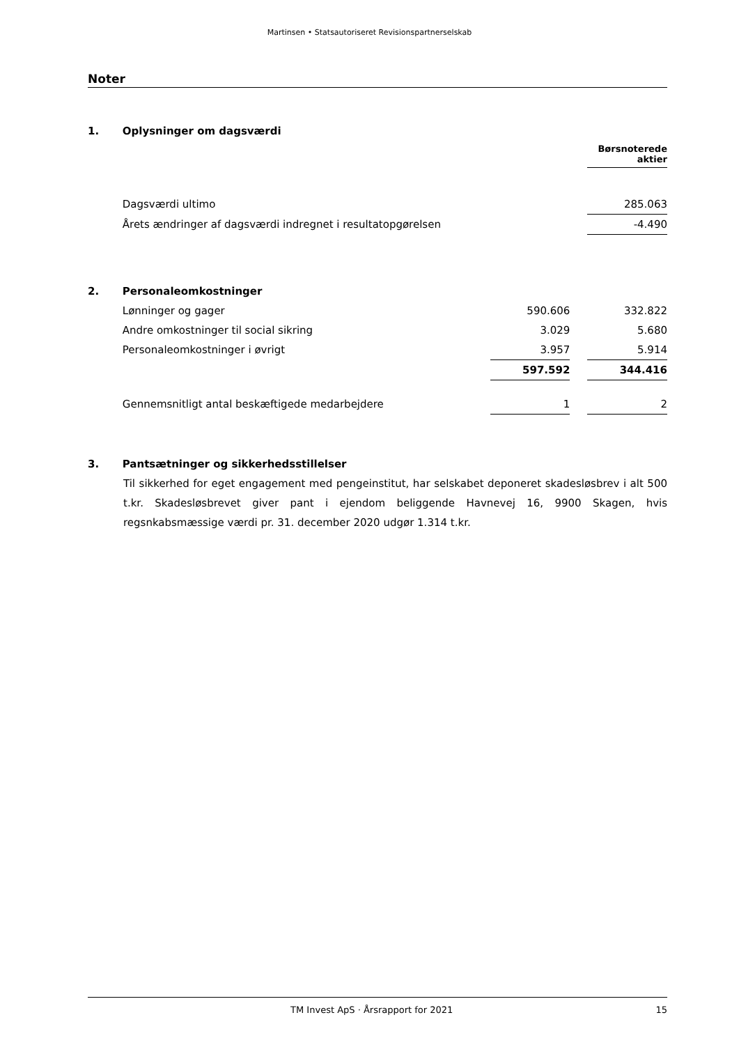Martinsen • Statsautoriseret Revisionspartnerselskab
Noter
| 1. | Oplysninger om dagsværdi | | | |
| | | | | Børsnoterede aktier |
| | Dagsværdi ultimo | | | 285.063 |
| | Årets ændringer af dagsværdi indregnet i resultatopgørelsen | | | -4.490 |
| 2. | Personaleomkostninger | | | |
| | Lønninger og gager | 590.606 | | 332.822 |
| | Andre omkostninger til social sikring | 3.029 | | 5.680 |
| | Personaleomkostninger i øvrigt | 3.957 | | 5.914 |
| | | 597.592 | | 344.416 |
| | Gennemsnitligt antal beskæftigede medarbejdere | 1 | | 2 |
| 3. | Pantsætninger og sikkerhedsstillelser | | | |
Til sikkerhed for eget engagement med pengeinstitut, har selskabet deponeret skadesløsbrev i alt 500 t.kr. Skadesløsbrevet giver pant i ejendom beliggende Havnevej 16, 9900 Skagen, hvis regsnkabsmæssige værdi pr. 31. december 2020 udgør 1.314 t.kr.
TM Invest ApS · Årsrapport for 2021 15